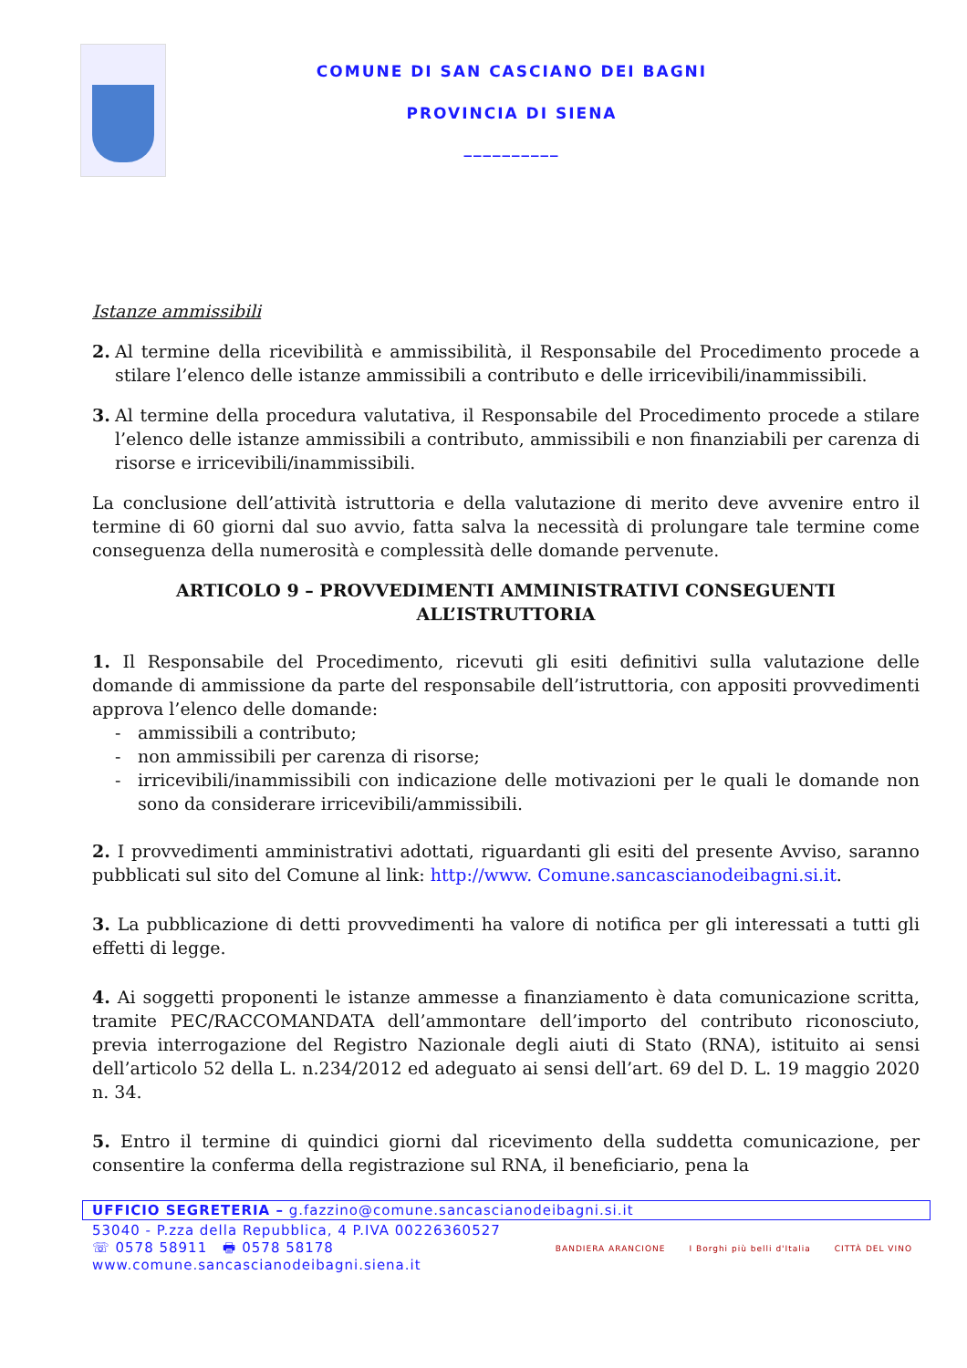COMUNE DI SAN CASCIANO DEI BAGNI
PROVINCIA DI SIENA
__________
Istanze ammissibili
2. Al termine della ricevibilità e ammissibilità, il Responsabile del Procedimento procede a stilare l’elenco delle istanze ammissibili a contributo e delle irricevibili/inammissibili.
3. Al termine della procedura valutativa, il Responsabile del Procedimento procede a stilare l’elenco delle istanze ammissibili a contributo, ammissibili e non finanziabili per carenza di risorse e irricevibili/inammissibili.
La conclusione dell’attività istruttoria e della valutazione di merito deve avvenire entro il termine di 60 giorni dal suo avvio, fatta salva la necessità di prolungare tale termine come conseguenza della numerosità e complessità delle domande pervenute.
ARTICOLO 9 – PROVVEDIMENTI AMMINISTRATIVI CONSEGUENTI ALL’ISTRUTTORIA
1. Il Responsabile del Procedimento, ricevuti gli esiti definitivi sulla valutazione delle domande di ammissione da parte del responsabile dell’istruttoria, con appositi provvedimenti approva l’elenco delle domande:
- ammissibili a contributo;
- non ammissibili per carenza di risorse;
- irricevibili/inammissibili con indicazione delle motivazioni per le quali le domande non sono da considerare irricevibili/ammissibili.
2. I provvedimenti amministrativi adottati, riguardanti gli esiti del presente Avviso, saranno pubblicati sul sito del Comune al link: http://www. Comune.sancascianodeibagni.si.it.
3. La pubblicazione di detti provvedimenti ha valore di notifica per gli interessati a tutti gli effetti di legge.
4. Ai soggetti proponenti le istanze ammesse a finanziamento è data comunicazione scritta, tramite PEC/RACCOMANDATA dell’ammontare dell’importo del contributo riconosciuto, previa interrogazione del Registro Nazionale degli aiuti di Stato (RNA), istituito ai sensi dell’articolo 52 della L. n.234/2012 ed adeguato ai sensi dell’art. 69 del D. L. 19 maggio 2020 n. 34.
5. Entro il termine di quindici giorni dal ricevimento della suddetta comunicazione, per consentire la conferma della registrazione sul RNA, il beneficiario, pena la
UFFICIO SEGRETERIA – g.fazzino@comune.sancascianodeibagni.si.it
53040 - P.zza della Repubblica, 4 P.IVA 00226360527
☏ 0578 58911 🖶 0578 58178
www.comune.sancascianodeibagni.siena.it
BANDIERA ARANCIONE I Borghi più belli d'Italia CITTÀ DEL VINO